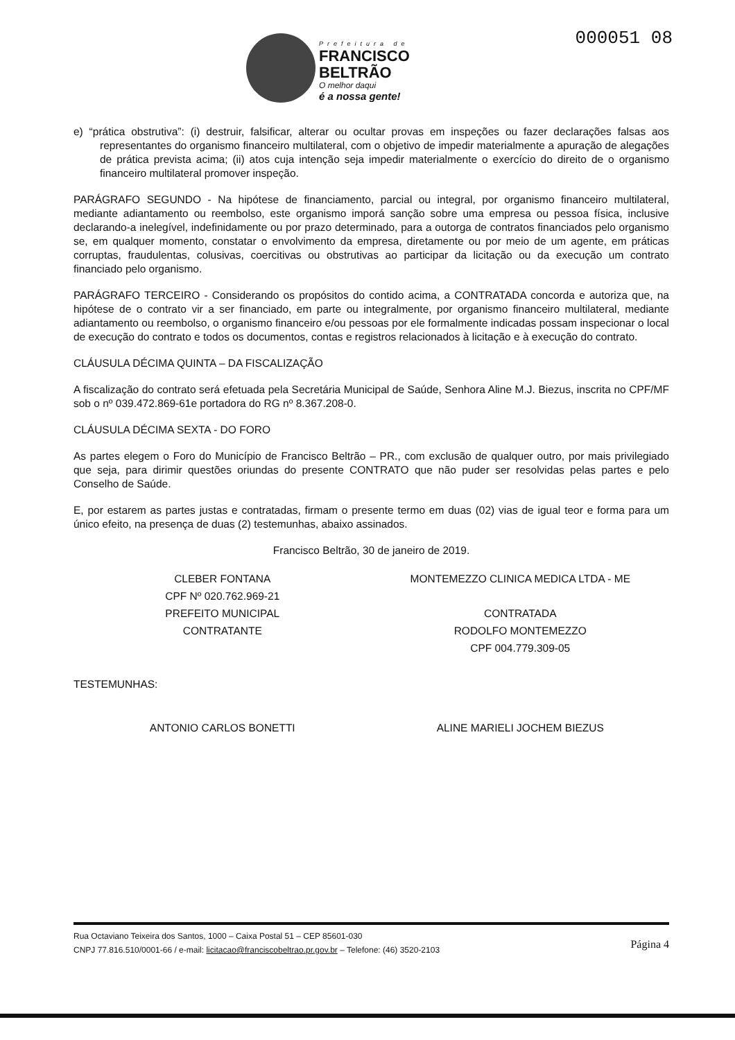Prefeitura de
FRANCISCO
BELTRÃO
O melhor daqui
é a nossa gente!
000051 08
e) “prática obstrutiva”: (i) destruir, falsificar, alterar ou ocultar provas em inspeções ou fazer declarações falsas aos representantes do organismo financeiro multilateral, com o objetivo de impedir materialmente a apuração de alegações de prática prevista acima; (ii) atos cuja intenção seja impedir materialmente o exercício do direito de o organismo financeiro multilateral promover inspeção.
PARÁGRAFO SEGUNDO - Na hipótese de financiamento, parcial ou integral, por organismo financeiro multilateral, mediante adiantamento ou reembolso, este organismo imporá sanção sobre uma empresa ou pessoa física, inclusive declarando-a inelegível, indefinidamente ou por prazo determinado, para a outorga de contratos financiados pelo organismo se, em qualquer momento, constatar o envolvimento da empresa, diretamente ou por meio de um agente, em práticas corruptas, fraudulentas, colusivas, coercitivas ou obstrutivas ao participar da licitação ou da execução um contrato financiado pelo organismo.
PARÁGRAFO TERCEIRO - Considerando os propósitos do contido acima, a CONTRATADA concorda e autoriza que, na hipótese de o contrato vir a ser financiado, em parte ou integralmente, por organismo financeiro multilateral, mediante adiantamento ou reembolso, o organismo financeiro e/ou pessoas por ele formalmente indicadas possam inspecionar o local de execução do contrato e todos os documentos, contas e registros relacionados à licitação e à execução do contrato.
CLÁUSULA DÉCIMA QUINTA – DA FISCALIZAÇÃO
A fiscalização do contrato será efetuada pela Secretária Municipal de Saúde, Senhora Aline M.J. Biezus, inscrita no CPF/MF sob o nº 039.472.869-61e portadora do RG nº 8.367.208-0.
CLÁUSULA DÉCIMA SEXTA - DO FORO
As partes elegem o Foro do Município de Francisco Beltrão – PR., com exclusão de qualquer outro, por mais privilegiado que seja, para dirimir questões oriundas do presente CONTRATO que não puder ser resolvidas pelas partes e pelo Conselho de Saúde.
E, por estarem as partes justas e contratadas, firmam o presente termo em duas (02) vias de igual teor e forma para um único efeito, na presença de duas (2) testemunhas, abaixo assinados.
Francisco Beltrão, 30 de janeiro de 2019.
CLEBER FONTANA
CPF Nº 020.762.969-21
PREFEITO MUNICIPAL
CONTRATANTE
MONTEMEZZO CLINICA MEDICA LTDA - ME
CONTRATADA
RODOLFO MONTEMEZZO
CPF 004.779.309-05
TESTEMUNHAS:
ANTONIO CARLOS BONETTI ALINE MARIELI JOCHEM BIEZUS
Rua Octaviano Teixeira dos Santos, 1000 – Caixa Postal 51 – CEP 85601-030
CNPJ 77.816.510/0001-66 / e-mail: licitacao@franciscobeltrao.pr.gov.br – Telefone: (46) 3520-2103
Página 4